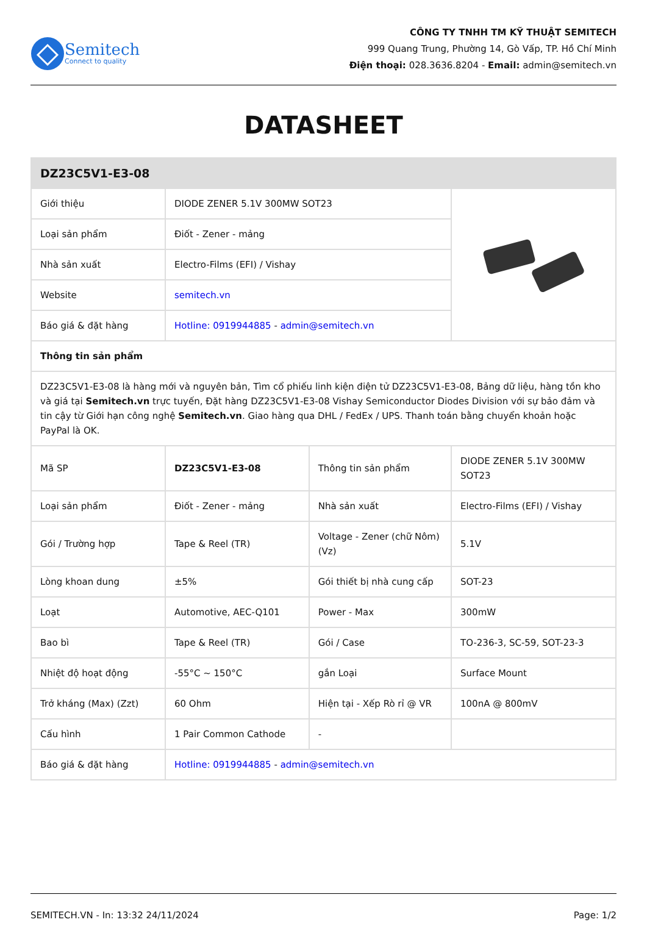Semitech
Connect to quality
CÔNG TY TNHH TM KỸ THUẬT SEMITECH
999 Quang Trung, Phường 14, Gò Vấp, TP. Hồ Chí Minh
Điện thoại: 028.3636.8204 - Email: admin@semitech.vn
DATASHEET
| DZ23C5V1-E3-08 | | | |
| Giới thiệu | DIODE ZENER 5.1V 300MW SOT23 | | |
| Loại sản phẩm | Điốt - Zener - mảng | | |
| Nhà sản xuất | Electro-Films (EFI) / Vishay | | |
| Website | semitech.vn | | |
| Báo giá & đặt hàng | Hotline: 0919944885 - admin@semitech.vn | | |
| Thông tin sản phẩm | | | |
| DZ23C5V1-E3-08 là hàng mới và nguyên bản, Tìm cổ phiếu linh kiện điện tử DZ23C5V1-E3-08, Bảng dữ liệu, hàng tồn kho và giá tại Semitech.vn trực tuyến, Đặt hàng DZ23C5V1-E3-08 Vishay Semiconductor Diodes Division với sự bảo đảm và tin cậy từ Giới hạn công nghệ Semitech.vn . Giao hàng qua DHL / FedEx / UPS. Thanh toán bằng chuyển khoản hoặc PayPal là OK. | | | |
| Mã SP | DZ23C5V1-E3-08 | Thông tin sản phẩm | DIODE ZENER 5.1V 300MW SOT23 |
| Loại sản phẩm | Điốt - Zener - mảng | Nhà sản xuất | Electro-Films (EFI) / Vishay |
| Gói / Trường hợp | Tape & Reel (TR) | Voltage - Zener (chữ Nôm) (Vz) | 5.1V |
| Lòng khoan dung | ±5% | Gói thiết bị nhà cung cấp | SOT-23 |
| Loạt | Automotive, AEC-Q101 | Power - Max | 300mW |
| Bao bì | Tape & Reel (TR) | Gói / Case | TO-236-3, SC-59, SOT-23-3 |
| Nhiệt độ hoạt động | -55°C ~ 150°C | gắn Loại | Surface Mount |
| Trở kháng (Max) (Zzt) | 60 Ohm | Hiện tại - Xếp Rò rỉ @ VR | 100nA @ 800mV |
| Cấu hình | 1 Pair Common Cathode | - | |
| Báo giá & đặt hàng | Hotline: 0919944885 - admin@semitech.vn | | |
SEMITECH.VN - In: 13:32 24/11/2024 Page: 1/2